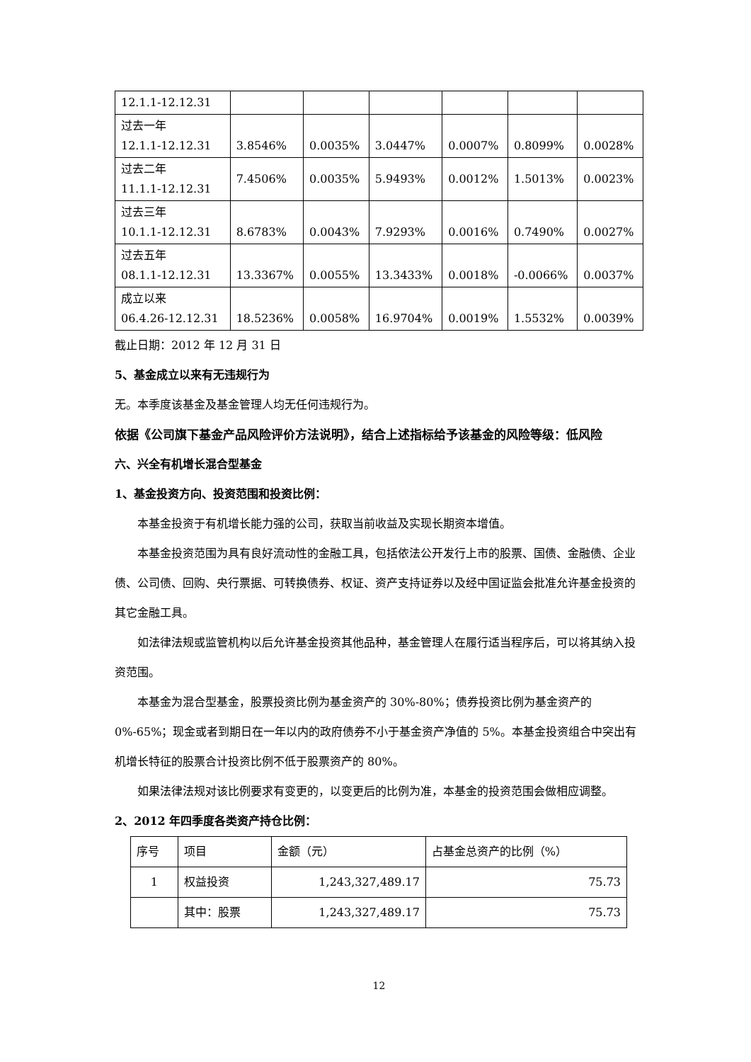| 12.1.1-12.12.31 | | | | | | |
| 过去一年 12.1.1-12.12.31 | 3.8546% | 0.0035% | 3.0447% | 0.0007% | 0.8099% | 0.0028% |
| 过去二年 11.1.1-12.12.31 | 7.4506% | 0.0035% | 5.9493% | 0.0012% | 1.5013% | 0.0023% |
| 过去三年 10.1.1-12.12.31 | 8.6783% | 0.0043% | 7.9293% | 0.0016% | 0.7490% | 0.0027% |
| 过去五年 08.1.1-12.12.31 | 13.3367% | 0.0055% | 13.3433% | 0.0018% | -0.0066% | 0.0037% |
| 成立以来 06.4.26-12.12.31 | 18.5236% | 0.0058% | 16.9704% | 0.0019% | 1.5532% | 0.0039% |
截止日期：2012 年 12 月 31 日
5、基金成立以来有无违规行为
无。本季度该基金及基金管理人均无任何违规行为。
依据《公司旗下基金产品风险评价方法说明》，结合上述指标给予该基金的风险等级：低风险
六、兴全有机增长混合型基金
1、基金投资方向、投资范围和投资比例：
本基金投资于有机增长能力强的公司，获取当前收益及实现长期资本增值。
本基金投资范围为具有良好流动性的金融工具，包括依法公开发行上市的股票、国债、金融债、企业债、公司债、回购、央行票据、可转换债券、权证、资产支持证券以及经中国证监会批准允许基金投资的其它金融工具。
如法律法规或监管机构以后允许基金投资其他品种，基金管理人在履行适当程序后，可以将其纳入投资范围。
本基金为混合型基金，股票投资比例为基金资产的 30%-80%；债券投资比例为基金资产的 0%-65%；现金或者到期日在一年以内的政府债券不小于基金资产净值的 5%。本基金投资组合中突出有机增长特征的股票合计投资比例不低于股票资产的 80%。
如果法律法规对该比例要求有变更的，以变更后的比例为准，本基金的投资范围会做相应调整。
2、2012 年四季度各类资产持仓比例：
| 序号 | 项目 | 金额（元） | 占基金总资产的比例（%） |
| --- | --- | --- | --- |
| 1 | 权益投资 | 1,243,327,489.17 | 75.73 |
| | 其中：股票 | 1,243,327,489.17 | 75.73 |
12